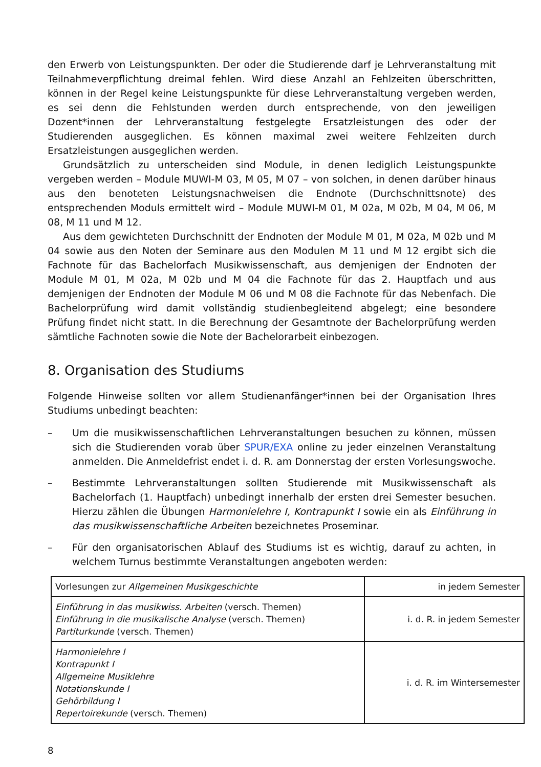den Erwerb von Leistungspunkten. Der oder die Studierende darf je Lehrveranstaltung mit Teilnahmeverpflichtung dreimal fehlen. Wird diese Anzahl an Fehlzeiten überschritten, können in der Regel keine Leistungspunkte für diese Lehrveranstaltung vergeben werden, es sei denn die Fehlstunden werden durch entsprechende, von den jeweiligen Dozent*innen der Lehrveranstaltung festgelegte Ersatzleistungen des oder der Studierenden ausgeglichen. Es können maximal zwei weitere Fehlzeiten durch Ersatzleistungen ausgeglichen werden.
Grundsätzlich zu unterscheiden sind Module, in denen lediglich Leistungspunkte vergeben werden – Module MUWI-M 03, M 05, M 07 – von solchen, in denen darüber hinaus aus den benoteten Leistungsnachweisen die Endnote (Durchschnittsnote) des entsprechenden Moduls ermittelt wird – Module MUWI-M 01, M 02a, M 02b, M 04, M 06, M 08, M 11 und M 12.
Aus dem gewichteten Durchschnitt der Endnoten der Module M 01, M 02a, M 02b und M 04 sowie aus den Noten der Seminare aus den Modulen M 11 und M 12 ergibt sich die Fachnote für das Bachelorfach Musikwissenschaft, aus demjenigen der Endnoten der Module M 01, M 02a, M 02b und M 04 die Fachnote für das 2. Hauptfach und aus demjenigen der Endnoten der Module M 06 und M 08 die Fachnote für das Nebenfach. Die Bachelorprüfung wird damit vollständig studienbegleitend abgelegt; eine besondere Prüfung findet nicht statt. In die Berechnung der Gesamtnote der Bachelorprüfung werden sämtliche Fachnoten sowie die Note der Bachelorarbeit einbezogen.
8. Organisation des Studiums
Folgende Hinweise sollten vor allem Studienanfänger*innen bei der Organisation Ihres Studiums unbedingt beachten:
– Um die musikwissenschaftlichen Lehrveranstaltungen besuchen zu können, müssen sich die Studierenden vorab über SPUR/EXA online zu jeder einzelnen Veranstaltung anmelden. Die Anmeldefrist endet i. d. R. am Donnerstag der ersten Vorlesungswoche.
– Bestimmte Lehrveranstaltungen sollten Studierende mit Musikwissenschaft als Bachelorfach (1. Hauptfach) unbedingt innerhalb der ersten drei Semester besuchen. Hierzu zählen die Übungen Harmonielehre I, Kontrapunkt I sowie ein als Einführung in das musikwissenschaftliche Arbeiten bezeichnetes Proseminar.
– Für den organisatorischen Ablauf des Studiums ist es wichtig, darauf zu achten, in welchem Turnus bestimmte Veranstaltungen angeboten werden:
| Vorlesungen zur Allgemeinen Musikgeschichte | in jedem Semester |
| Einführung in das musikwiss. Arbeiten (versch. Themen) Einführung in die musikalische Analyse (versch. Themen) Partiturkunde (versch. Themen) | i. d. R. in jedem Semester |
| Harmonielehre I Kontrapunkt I Allgemeine Musiklehre Notationskunde I Gehörbildung I Repertoirekunde (versch. Themen) | i. d. R. im Wintersemester |
8